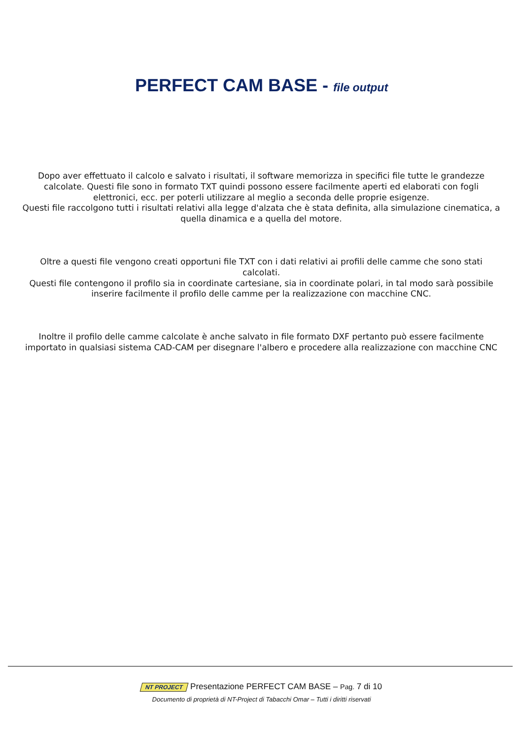PERFECT CAM BASE - file output
Dopo aver effettuato il calcolo e salvato i risultati, il software memorizza in specifici file tutte le grandezze calcolate. Questi file sono in formato TXT quindi possono essere facilmente aperti ed elaborati con fogli elettronici, ecc. per poterli utilizzare al meglio a seconda delle proprie esigenze.
Questi file raccolgono tutti i risultati relativi alla legge d'alzata che è stata definita, alla simulazione cinematica, a quella dinamica e a quella del motore.
Oltre a questi file vengono creati opportuni file TXT con i dati relativi ai profili delle camme che sono stati calcolati.
Questi file contengono il profilo sia in coordinate cartesiane, sia in coordinate polari, in tal modo sarà possibile inserire facilmente il profilo delle camme per la realizzazione con macchine CNC.
Inoltre il profilo delle camme calcolate è anche salvato in file formato DXF pertanto può essere facilmente importato in qualsiasi sistema CAD-CAM per disegnare l'albero e procedere alla realizzazione con macchine CNC
NT PROJECT Presentazione PERFECT CAM BASE – Pag. 7 di 10
Documento di proprietà di NT-Project di Tabacchi Omar – Tutti i diritti riservati